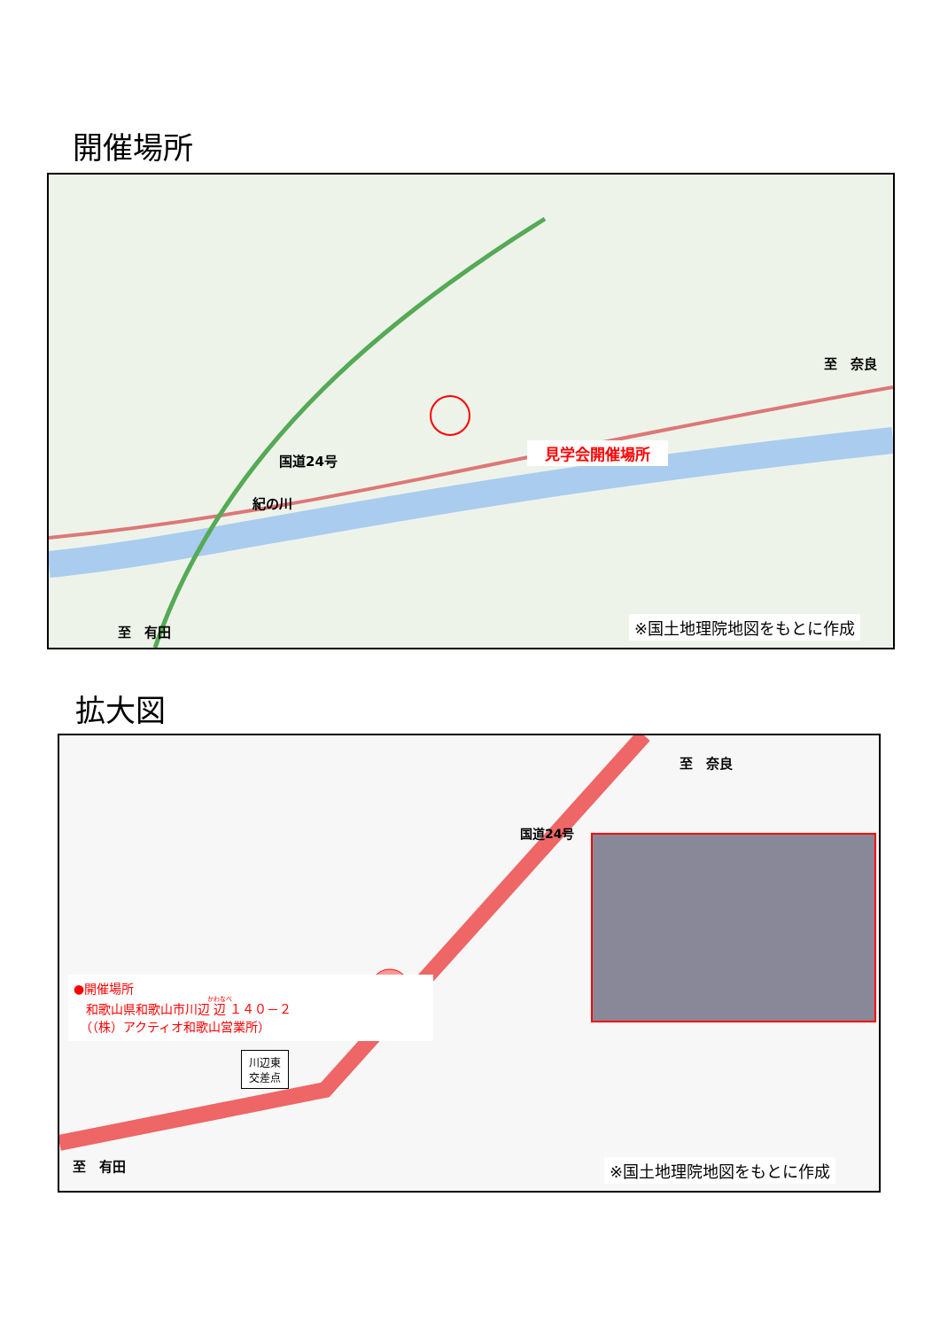開催場所
国道24号
紀の川
見学会開催場所
至　奈良
至　有田 ※国土地理院地図をもとに作成
拡大図
至　奈良
至　有田
国道24号
川辺東
交差点
●開催場所
　和歌山県和歌山市川辺辺１４０－２
　（（株）アクティオ和歌山営業所）
※国土地理院地図をもとに作成